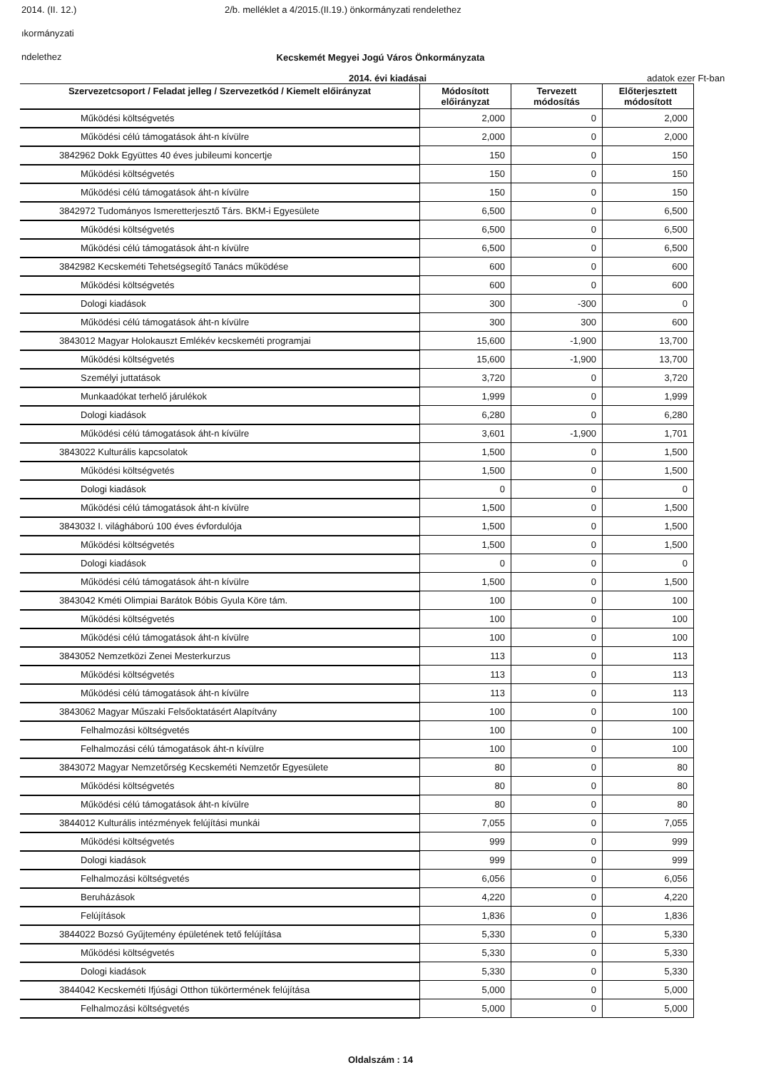2014. (II. 12.) 2/b. melléklet a 4/2015.(II.19.) önkormányzati rendelethez
ıkormányzati
ndelethez
Kecskemét Megyei Jogú Város Önkormányzata
2014. évi kiadásai adatok ezer Ft-ban
| Szervezetcsoport / Feladat jelleg / Szervezetkód / Kiemelt előirányzat | Módosított előirányzat | Tervezett módosítás | Előterjesztett módosított |
| --- | --- | --- | --- |
| Működési költségvetés | 2,000 | 0 | 2,000 |
| Működési célú támogatások áht-n kívülre | 2,000 | 0 | 2,000 |
| 3842962 Dokk Együttes 40 éves jubileumi koncertje | 150 | 0 | 150 |
| Működési költségvetés | 150 | 0 | 150 |
| Működési célú támogatások áht-n kívülre | 150 | 0 | 150 |
| 3842972 Tudományos Ismeretterjesztő Társ. BKM-i Egyesülete | 6,500 | 0 | 6,500 |
| Működési költségvetés | 6,500 | 0 | 6,500 |
| Működési célú támogatások áht-n kívülre | 6,500 | 0 | 6,500 |
| 3842982 Kecskeméti Tehetségsegítő Tanács működése | 600 | 0 | 600 |
| Működési költségvetés | 600 | 0 | 600 |
| Dologi kiadások | 300 | -300 | 0 |
| Működési célú támogatások áht-n kívülre | 300 | 300 | 600 |
| 3843012 Magyar Holokauszt Emlékév kecskeméti programjai | 15,600 | -1,900 | 13,700 |
| Működési költségvetés | 15,600 | -1,900 | 13,700 |
| Személyi juttatások | 3,720 | 0 | 3,720 |
| Munkaadókat terhelő járulékok | 1,999 | 0 | 1,999 |
| Dologi kiadások | 6,280 | 0 | 6,280 |
| Működési célú támogatások áht-n kívülre | 3,601 | -1,900 | 1,701 |
| 3843022 Kulturális kapcsolatok | 1,500 | 0 | 1,500 |
| Működési költségvetés | 1,500 | 0 | 1,500 |
| Dologi kiadások | 0 | 0 | 0 |
| Működési célú támogatások áht-n kívülre | 1,500 | 0 | 1,500 |
| 3843032 I. világháború 100 éves évfordulója | 1,500 | 0 | 1,500 |
| Működési költségvetés | 1,500 | 0 | 1,500 |
| Dologi kiadások | 0 | 0 | 0 |
| Működési célú támogatások áht-n kívülre | 1,500 | 0 | 1,500 |
| 3843042 Kméti Olimpiai Barátok Bóbis Gyula Köre tám. | 100 | 0 | 100 |
| Működési költségvetés | 100 | 0 | 100 |
| Működési célú támogatások áht-n kívülre | 100 | 0 | 100 |
| 3843052 Nemzetközi Zenei Mesterkurzus | 113 | 0 | 113 |
| Működési költségvetés | 113 | 0 | 113 |
| Működési célú támogatások áht-n kívülre | 113 | 0 | 113 |
| 3843062 Magyar Műszaki Felsőoktatásért Alapítvány | 100 | 0 | 100 |
| Felhalmozási költségvetés | 100 | 0 | 100 |
| Felhalmozási célú támogatások áht-n kívülre | 100 | 0 | 100 |
| 3843072 Magyar Nemzetőrség Kecskeméti Nemzetőr Egyesülete | 80 | 0 | 80 |
| Működési költségvetés | 80 | 0 | 80 |
| Működési célú támogatások áht-n kívülre | 80 | 0 | 80 |
| 3844012 Kulturális intézmények felújítási munkái | 7,055 | 0 | 7,055 |
| Működési költségvetés | 999 | 0 | 999 |
| Dologi kiadások | 999 | 0 | 999 |
| Felhalmozási költségvetés | 6,056 | 0 | 6,056 |
| Beruházások | 4,220 | 0 | 4,220 |
| Felújítások | 1,836 | 0 | 1,836 |
| 3844022 Bozsó Gyűjtemény épületének tető felújítása | 5,330 | 0 | 5,330 |
| Működési költségvetés | 5,330 | 0 | 5,330 |
| Dologi kiadások | 5,330 | 0 | 5,330 |
| 3844042 Kecskeméti Ifjúsági Otthon tükörtermének felújítása | 5,000 | 0 | 5,000 |
| Felhalmozási költségvetés | 5,000 | 0 | 5,000 |
Oldalszám : 14